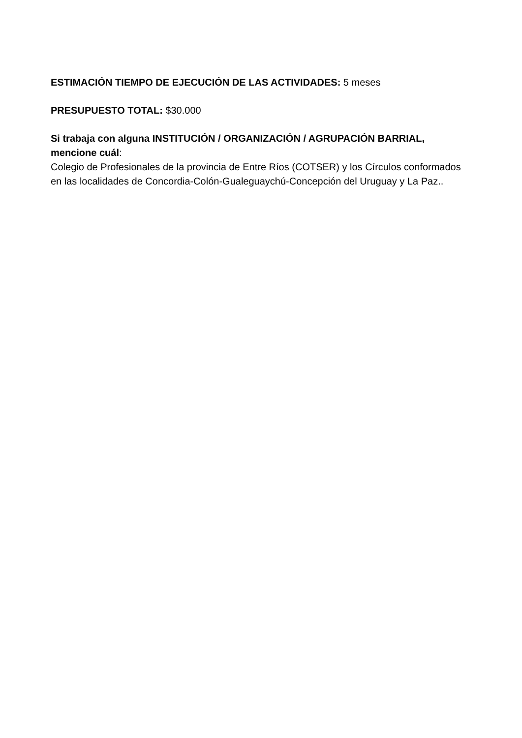ESTIMACIÓN TIEMPO DE EJECUCIÓN DE LAS ACTIVIDADES: 5 meses
PRESUPUESTO TOTAL: $30.000
Si trabaja con alguna INSTITUCIÓN / ORGANIZACIÓN / AGRUPACIÓN BARRIAL, mencione cuál:
Colegio de Profesionales de la provincia de Entre Ríos (COTSER) y los Círculos conformados en las localidades de Concordia-Colón-Gualeguaychú-Concepción del Uruguay y La Paz..